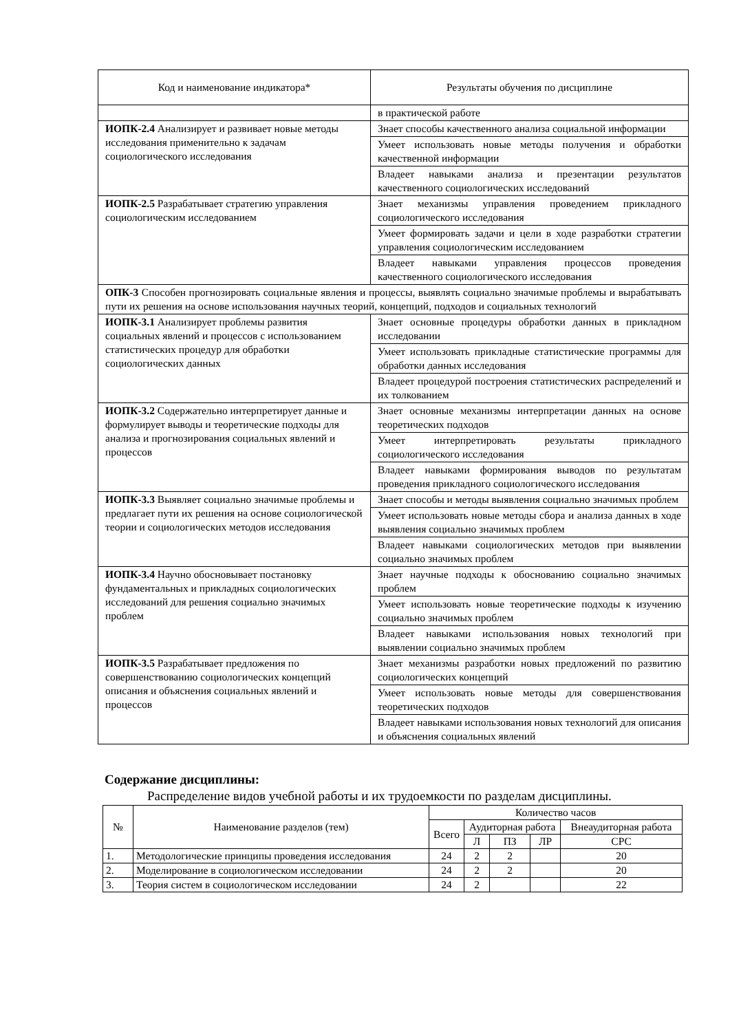| Код и наименование индикатора* | Результаты обучения по дисциплине |
| | в практической работе |
| ИОПК-2.4 Анализирует и развивает новые методы исследования применительно к задачам социологического исследования | Знает способы качественного анализа социальной информации |
| | Умеет использовать новые методы получения и обработки качественной информации |
| | Владеет навыками анализа и презентации результатов качественного социологических исследований |
| ИОПК-2.5 Разрабатывает стратегию управления социологическим исследованием | Знает механизмы управления проведением прикладного социологического исследования |
| | Умеет формировать задачи и цели в ходе разработки стратегии управления социологическим исследованием |
| | Владеет навыками управления процессов проведения качественного социологического исследования |
| ОПК-3 Способен прогнозировать социальные явления и процессы, выявлять социально значимые проблемы и вырабатывать пути их решения на основе использования научных теорий, концепций, подходов и социальных технологий | |
| ИОПК-3.1 Анализирует проблемы развития социальных явлений и процессов с использованием статистических процедур для обработки социологических данных | Знает основные процедуры обработки данных в прикладном исследовании |
| | Умеет использовать прикладные статистические программы для обработки данных исследования |
| | Владеет процедурой построения статистических распределений и их толкованием |
| ИОПК-3.2 Содержательно интерпретирует данные и формулирует выводы и теоретические подходы для анализа и прогнозирования социальных явлений и процессов | Знает основные механизмы интерпретации данных на основе теоретических подходов |
| | Умеет интерпретировать результаты прикладного социологического исследования |
| | Владеет навыками формирования выводов по результатам проведения прикладного социологического исследования |
| ИОПК-3.3 Выявляет социально значимые проблемы и предлагает пути их решения на основе социологической теории и социологических методов исследования | Знает способы и методы выявления социально значимых проблем |
| | Умеет использовать новые методы сбора и анализа данных в ходе выявления социально значимых проблем |
| | Владеет навыками социологических методов при выявлении социально значимых проблем |
| ИОПК-3.4 Научно обосновывает постановку фундаментальных и прикладных социологических исследований для решения социально значимых проблем | Знает научные подходы к обоснованию социально значимых проблем |
| | Умеет использовать новые теоретические подходы к изучению социально значимых проблем |
| | Владеет навыками использования новых технологий при выявлении социально значимых проблем |
| ИОПК-3.5 Разрабатывает предложения по совершенствованию социологических концепций описания и объяснения социальных явлений и процессов | Знает механизмы разработки новых предложений по развитию социологических концепций |
| | Умеет использовать новые методы для совершенствования теоретических подходов |
| | Владеет навыками использования новых технологий для описания и объяснения социальных явлений |
Содержание дисциплины:
Распределение видов учебной работы и их трудоемкости по разделам дисциплины.
| № | Наименование разделов (тем) | Количество часов | | | | |
| --- | --- | --- | --- | --- | --- | --- |
| | | Всего | Аудиторная работа | | | Внеаудиторная работа |
| | | | Л | ПЗ | ЛР | СРС |
| 1. | Методологические принципы проведения исследования | 24 | 2 | 2 | | 20 |
| 2. | Моделирование в социологическом исследовании | 24 | 2 | 2 | | 20 |
| 3. | Теория систем в социологическом исследовании | 24 | 2 | | | 22 |